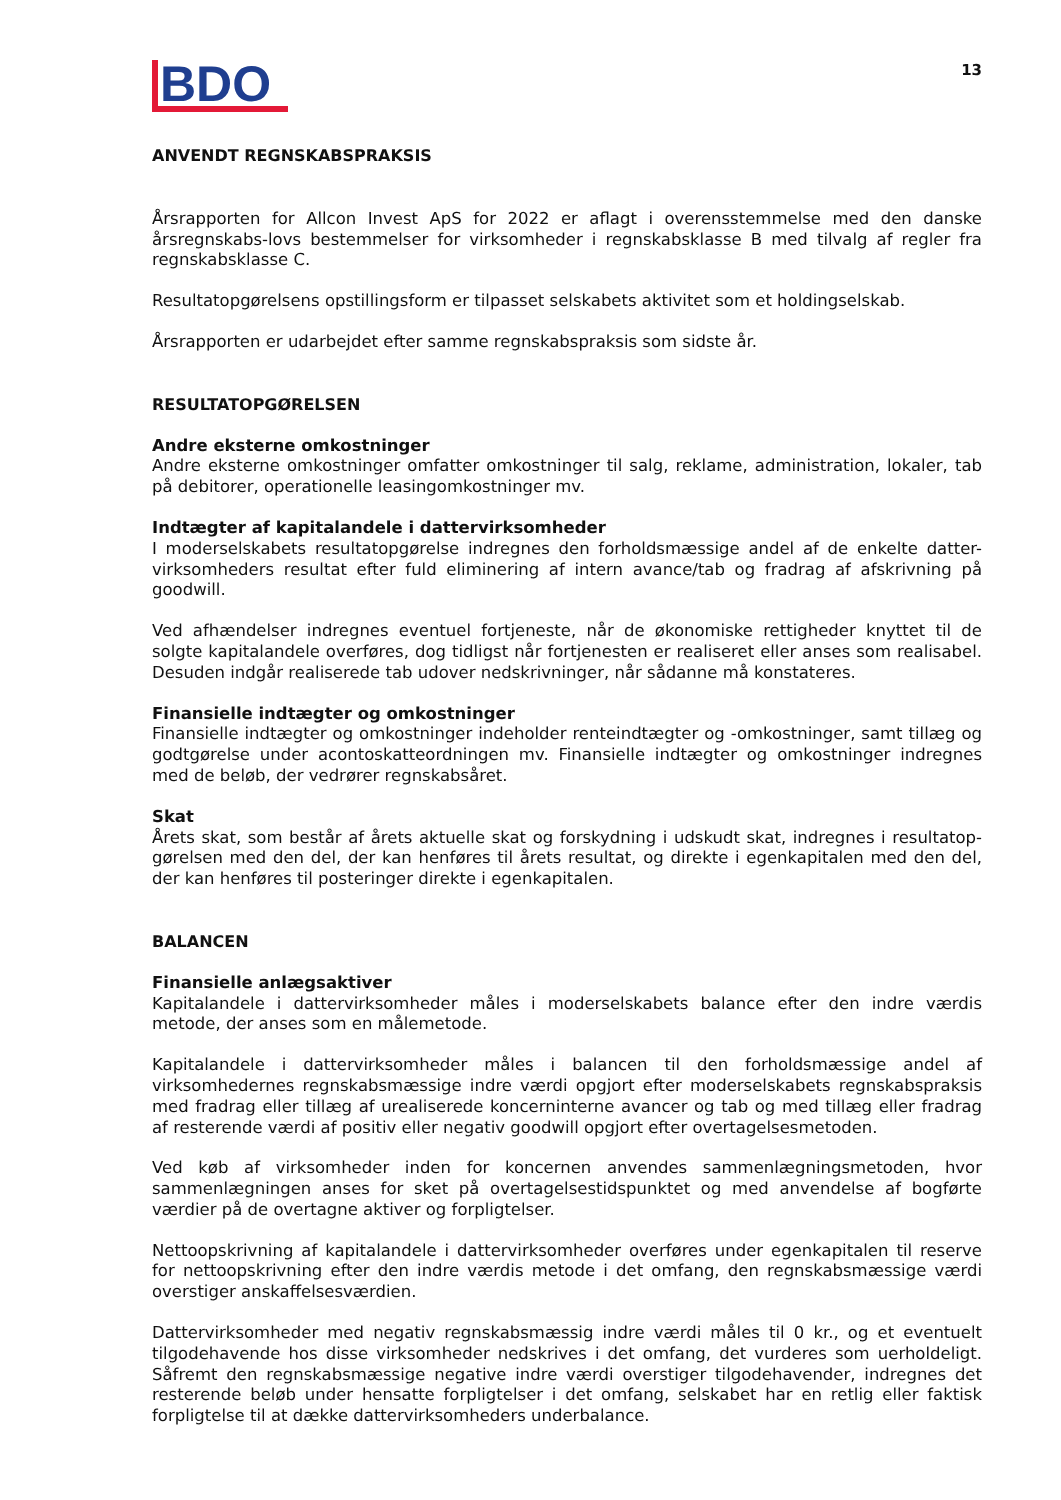BDO
13
ANVENDT REGNSKABSPRAKSIS
Årsrapporten for Allcon Invest ApS for 2022 er aflagt i overensstemmelse med den danske årsregnskabs-lovs bestemmelser for virksomheder i regnskabsklasse B med tilvalg af regler fra regnskabsklasse C.
Resultatopgørelsens opstillingsform er tilpasset selskabets aktivitet som et holdingselskab.
Årsrapporten er udarbejdet efter samme regnskabspraksis som sidste år.
RESULTATOPGØRELSEN
Andre eksterne omkostninger
Andre eksterne omkostninger omfatter omkostninger til salg, reklame, administration, lokaler, tab på debitorer, operationelle leasingomkostninger mv.
Indtægter af kapitalandele i dattervirksomheder
I moderselskabets resultatopgørelse indregnes den forholdsmæssige andel af de enkelte datter-virksomheders resultat efter fuld eliminering af intern avance/tab og fradrag af afskrivning på goodwill.
Ved afhændelser indregnes eventuel fortjeneste, når de økonomiske rettigheder knyttet til de solgte kapitalandele overføres, dog tidligst når fortjenesten er realiseret eller anses som realisabel. Desuden indgår realiserede tab udover nedskrivninger, når sådanne må konstateres.
Finansielle indtægter og omkostninger
Finansielle indtægter og omkostninger indeholder renteindtægter og -omkostninger, samt tillæg og godtgørelse under acontoskatteordningen mv. Finansielle indtægter og omkostninger indregnes med de beløb, der vedrører regnskabsåret.
Skat
Årets skat, som består af årets aktuelle skat og forskydning i udskudt skat, indregnes i resultatop-gørelsen med den del, der kan henføres til årets resultat, og direkte i egenkapitalen med den del, der kan henføres til posteringer direkte i egenkapitalen.
BALANCEN
Finansielle anlægsaktiver
Kapitalandele i dattervirksomheder måles i moderselskabets balance efter den indre værdis metode, der anses som en målemetode.
Kapitalandele i dattervirksomheder måles i balancen til den forholdsmæssige andel af virksomhedernes regnskabsmæssige indre værdi opgjort efter moderselskabets regnskabspraksis med fradrag eller tillæg af urealiserede koncerninterne avancer og tab og med tillæg eller fradrag af resterende værdi af positiv eller negativ goodwill opgjort efter overtagelsesmetoden.
Ved køb af virksomheder inden for koncernen anvendes sammenlægningsmetoden, hvor sammenlægningen anses for sket på overtagelsestidspunktet og med anvendelse af bogførte værdier på de overtagne aktiver og forpligtelser.
Nettoopskrivning af kapitalandele i dattervirksomheder overføres under egenkapitalen til reserve for nettoopskrivning efter den indre værdis metode i det omfang, den regnskabsmæssige værdi overstiger anskaffelsesværdien.
Dattervirksomheder med negativ regnskabsmæssig indre værdi måles til 0 kr., og et eventuelt tilgodehavende hos disse virksomheder nedskrives i det omfang, det vurderes som uerholdeligt. Såfremt den regnskabsmæssige negative indre værdi overstiger tilgodehavender, indregnes det resterende beløb under hensatte forpligtelser i det omfang, selskabet har en retlig eller faktisk forpligtelse til at dække dattervirksomheders underbalance.